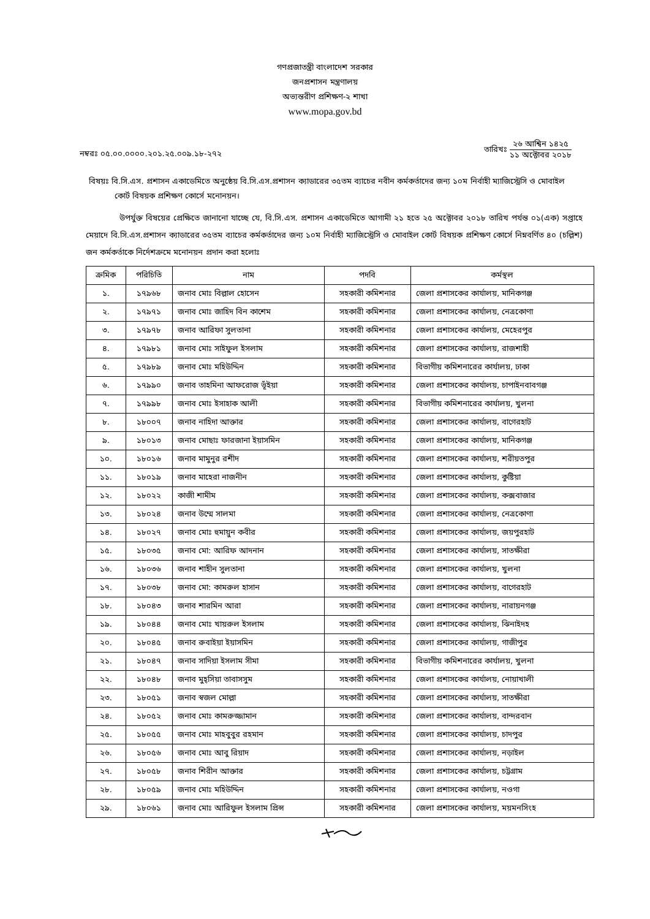গণপ্রজাতন্ত্রী বাংলাদেশ সরকার
জনপ্রশাসন মন্ত্রণালয়
অভ্যন্তরীণ প্রশিক্ষণ-২ শাখা
www.mopa.gov.bd
নম্বরঃ ০৫.০০.০০০০.২০১.২৫.০০৯.১৮-২৭২
তারিখঃ
২৬ আশ্বিন ১৪২৫
১১ অক্টোবর ২০১৮
বিষয়ঃ বি.সি.এস. প্রশাসন একাডেমিতে অনুষ্ঠেয় বি.সি.এস.প্রশাসন ক্যাডারের ৩৫তম ব্যাচের নবীন কর্মকর্তাদের জন্য ১০ম নির্বাহী ম্যাজিস্ট্রেসি ও মোবাইল কোর্ট বিষয়ক প্রশিক্ষণ কোর্সে মনোনয়ন।
উপর্যুক্ত বিষয়ের প্রেক্ষিতে জানানো যাচ্ছে যে, বি.সি.এস. প্রশাসন একাডেমিতে আগামী ২১ হতে ২৫ অক্টোবর ২০১৮ তারিখ পর্যন্ত ০১(এক) সপ্তাহে মেয়াদে বি.সি.এস.প্রশাসন ক্যাডারের ৩৫তম ব্যাচের কর্মকর্তাদের জন্য ১০ম নির্বাহী ম্যাজিস্ট্রেসি ও মোবাইল কোর্ট বিষয়ক প্রশিক্ষণ কোর্সে নিম্নবর্ণিত ৪০ (চল্লিশ) জন কর্মকর্তাকে নির্দেশক্রমে মনোনয়ন প্রদান করা হলোঃ
| ক্রমিক | পরিচিতি | নাম | পদবি | কর্মস্থল |
| --- | --- | --- | --- | --- |
| ১. | ১৭৯৬৮ | জনাব মোঃ বিল্লাল হোসেন | সহকারী কমিশনার | জেলা প্রশাসকের কার্যালয়, মানিকগঞ্জ |
| ২. | ১৭৯৭১ | জনাব মোঃ জাহিদ বিন কাশেম | সহকারী কমিশনার | জেলা প্রশাসকের কার্যালয়, নেত্রকোণা |
| ৩. | ১৭৯৭৮ | জনাব আরিফা সুলতানা | সহকারী কমিশনার | জেলা প্রশাসকের কার্যালয়, মেহেরপুর |
| ৪. | ১৭৯৮১ | জনাব মোঃ সাইফুল ইসলাম | সহকারী কমিশনার | জেলা প্রশাসকের কার্যালয়, রাজশাহী |
| ৫. | ১৭৯৮৯ | জনাব মোঃ মহিউদ্দিন | সহকারী কমিশনার | বিভাগীয় কমিশনারের কার্যালয়, ঢাকা |
| ৬. | ১৭৯৯০ | জনাব তাহমিনা আফরোজ ভূঁইয়া | সহকারী কমিশনার | জেলা প্রশাসকের কার্যালয়, চাপাইনবাবগঞ্জ |
| ৭. | ১৭৯৯৮ | জনাব মোঃ ইসাহাক আলী | সহকারী কমিশনার | বিভাগীয় কমিশনারের কার্যালয়, খুলনা |
| ৮. | ১৮০০৭ | জনাব নাহিদা আক্তার | সহকারী কমিশনার | জেলা প্রশাসকের কার্যালয়, বাগেরহাট |
| ৯. | ১৮০১৩ | জনাব মোছাঃ ফারজানা ইয়াসমিন | সহকারী কমিশনার | জেলা প্রশাসকের কার্যালয়, মানিকগঞ্জ |
| ১০. | ১৮০১৬ | জনাব মামুনুর রশীদ | সহকারী কমিশনার | জেলা প্রশাসকের কার্যালয়, শরীয়তপুর |
| ১১. | ১৮০১৯ | জনাব মাহেরা নাজনীন | সহকারী কমিশনার | জেলা প্রশাসকের কার্যালয়, কুষ্টিয়া |
| ১২. | ১৮০২২ | কাজী শামীম | সহকারী কমিশনার | জেলা প্রশাসকের কার্যালয়, কক্সবাজার |
| ১৩. | ১৮০২৪ | জনাব উম্মে সালমা | সহকারী কমিশনার | জেলা প্রশাসকের কার্যালয়, নেত্রকোণা |
| ১৪. | ১৮০২৭ | জনাব মোঃ হুমায়ুন কবীর | সহকারী কমিশনার | জেলা প্রশাসকের কার্যালয়, জয়পুরহাট |
| ১৫. | ১৮০৩৫ | জনাব মো: আরিফ আদনান | সহকারী কমিশনার | জেলা প্রশাসকের কার্যালয়, সাতক্ষীরা |
| ১৬. | ১৮০৩৬ | জনাব শাহীন সুলতানা | সহকারী কমিশনার | জেলা প্রশাসকের কার্যালয়, খুলনা |
| ১৭. | ১৮০৩৮ | জনাব মো: কামরুল হাসান | সহকারী কমিশনার | জেলা প্রশাসকের কার্যালয়, বাগেরহাট |
| ১৮. | ১৮০৪৩ | জনাব শারমিন আরা | সহকারী কমিশনার | জেলা প্রশাসকের কার্যালয়, নারায়নগঞ্জ |
| ১৯. | ১৮০৪৪ | জনাব মোঃ খায়রুল ইসলাম | সহকারী কমিশনার | জেলা প্রশাসকের কার্যালয়, ঝিনাইদহ |
| ২০. | ১৮০৪৫ | জনাব রুবাইয়া ইয়াসমিন | সহকারী কমিশনার | জেলা প্রশাসকের কার্যালয়, গাজীপুর |
| ২১. | ১৮০৪৭ | জনাব সাদিয়া ইসলাম সীমা | সহকারী কমিশনার | বিভাগীয় কমিশনারের কার্যালয়, খুলনা |
| ২২. | ১৮০৪৮ | জনাব মুহ্সিয়া তাবাসসুম | সহকারী কমিশনার | জেলা প্রশাসকের কার্যালয়, নোয়াখালী |
| ২৩. | ১৮০৫১ | জনাব স্বজল মোল্লা | সহকারী কমিশনার | জেলা প্রশাসকের কার্যালয়, সাতক্ষীরা |
| ২৪. | ১৮০৫২ | জনাব মোঃ কামরুজ্জামান | সহকারী কমিশনার | জেলা প্রশাসকের কার্যালয়, বান্দরবান |
| ২৫. | ১৮০৫৫ | জনাব মোঃ মাহবুবুর রহমান | সহকারী কমিশনার | জেলা প্রশাসকের কার্যালয়, চাদপুর |
| ২৬. | ১৮০৫৬ | জনাব মোঃ আবু রিয়াদ | সহকারী কমিশনার | জেলা প্রশাসকের কার্যালয়, নড়াইল |
| ২৭. | ১৮০৫৮ | জনাব শিরীন আক্তার | সহকারী কমিশনার | জেলা প্রশাসকের কার্যালয়, চট্টগ্রাম |
| ২৮. | ১৮০৫৯ | জনাব মোঃ মহিউদ্দিন | সহকারী কমিশনার | জেলা প্রশাসকের কার্যালয়, নওগা |
| ২৯. | ১৮০৬১ | জনাব মোঃ আরিফুল ইসলাম প্রিন্স | সহকারী কমিশনার | জেলা প্রশাসকের কার্যালয়, ময়মনসিংহ |